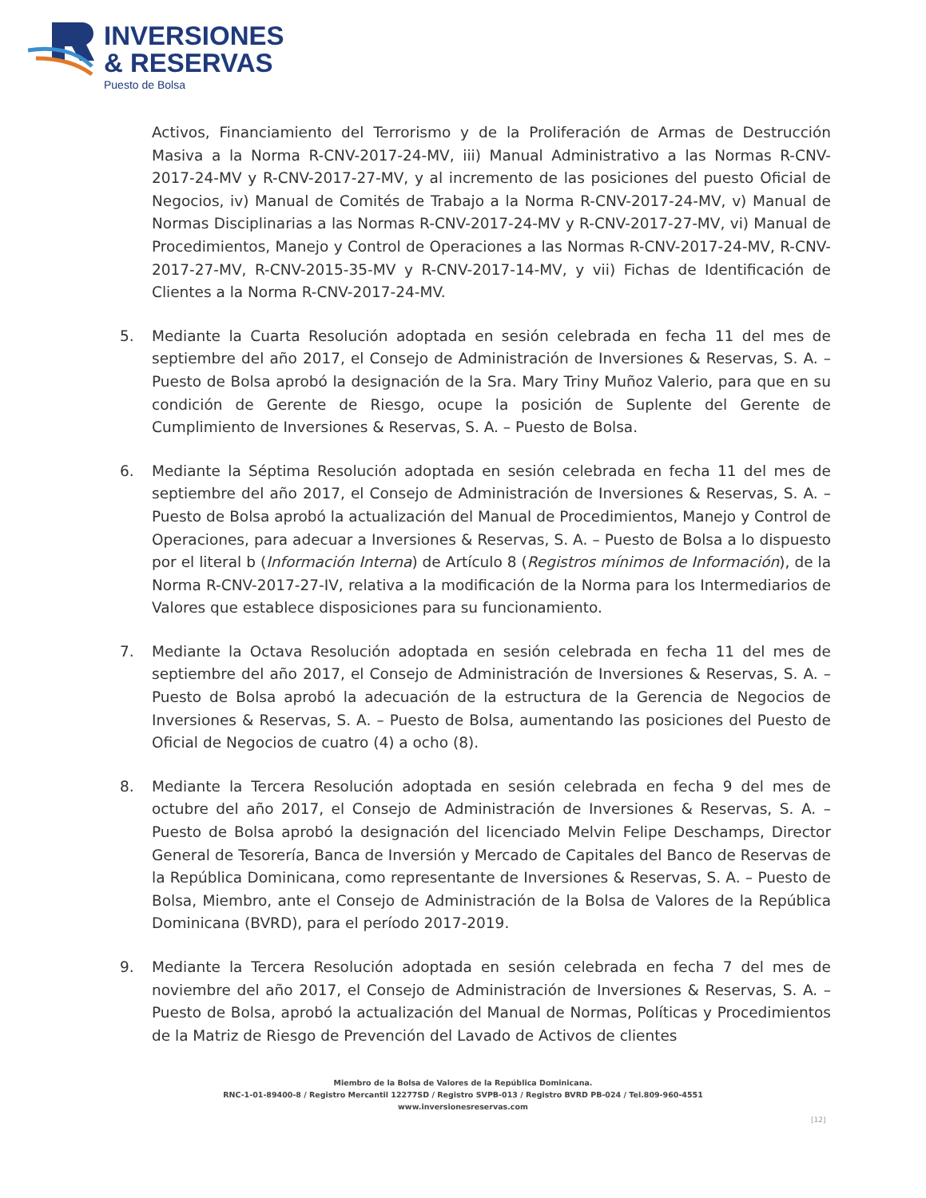INVERSIONES
& RESERVAS
Puesto de Bolsa
Activos, Financiamiento del Terrorismo y de la Proliferación de Armas de Destrucción Masiva a la Norma R-CNV-2017-24-MV, iii) Manual Administrativo a las Normas R-CNV-2017-24-MV y R-CNV-2017-27-MV, y al incremento de las posiciones del puesto Oficial de Negocios, iv) Manual de Comités de Trabajo a la Norma R-CNV-2017-24-MV, v) Manual de Normas Disciplinarias a las Normas R-CNV-2017-24-MV y R-CNV-2017-27-MV, vi) Manual de Procedimientos, Manejo y Control de Operaciones a las Normas R-CNV-2017-24-MV, R-CNV-2017-27-MV, R-CNV-2015-35-MV y R-CNV-2017-14-MV, y vii) Fichas de Identificación de Clientes a la Norma R-CNV-2017-24-MV.
5. Mediante la Cuarta Resolución adoptada en sesión celebrada en fecha 11 del mes de septiembre del año 2017, el Consejo de Administración de Inversiones & Reservas, S. A. – Puesto de Bolsa aprobó la designación de la Sra. Mary Triny Muñoz Valerio, para que en su condición de Gerente de Riesgo, ocupe la posición de Suplente del Gerente de Cumplimiento de Inversiones & Reservas, S. A. – Puesto de Bolsa.
6. Mediante la Séptima Resolución adoptada en sesión celebrada en fecha 11 del mes de septiembre del año 2017, el Consejo de Administración de Inversiones & Reservas, S. A. – Puesto de Bolsa aprobó la actualización del Manual de Procedimientos, Manejo y Control de Operaciones, para adecuar a Inversiones & Reservas, S. A. – Puesto de Bolsa a lo dispuesto por el literal b (Información Interna) de Artículo 8 (Registros mínimos de Información), de la Norma R-CNV-2017-27-IV, relativa a la modificación de la Norma para los Intermediarios de Valores que establece disposiciones para su funcionamiento.
7. Mediante la Octava Resolución adoptada en sesión celebrada en fecha 11 del mes de septiembre del año 2017, el Consejo de Administración de Inversiones & Reservas, S. A. – Puesto de Bolsa aprobó la adecuación de la estructura de la Gerencia de Negocios de Inversiones & Reservas, S. A. – Puesto de Bolsa, aumentando las posiciones del Puesto de Oficial de Negocios de cuatro (4) a ocho (8).
8. Mediante la Tercera Resolución adoptada en sesión celebrada en fecha 9 del mes de octubre del año 2017, el Consejo de Administración de Inversiones & Reservas, S. A. – Puesto de Bolsa aprobó la designación del licenciado Melvin Felipe Deschamps, Director General de Tesorería, Banca de Inversión y Mercado de Capitales del Banco de Reservas de la República Dominicana, como representante de Inversiones & Reservas, S. A. – Puesto de Bolsa, Miembro, ante el Consejo de Administración de la Bolsa de Valores de la República Dominicana (BVRD), para el período 2017-2019.
9. Mediante la Tercera Resolución adoptada en sesión celebrada en fecha 7 del mes de noviembre del año 2017, el Consejo de Administración de Inversiones & Reservas, S. A. – Puesto de Bolsa, aprobó la actualización del Manual de Normas, Políticas y Procedimientos de la Matriz de Riesgo de Prevención del Lavado de Activos de clientes
Miembro de la Bolsa de Valores de la República Dominicana.
RNC-1-01-89400-8 / Registro Mercantil 12277SD / Registro SVPB-013 / Registro BVRD PB-024 / Tel.809-960-4551
www.inversionesreservas.com
[12]